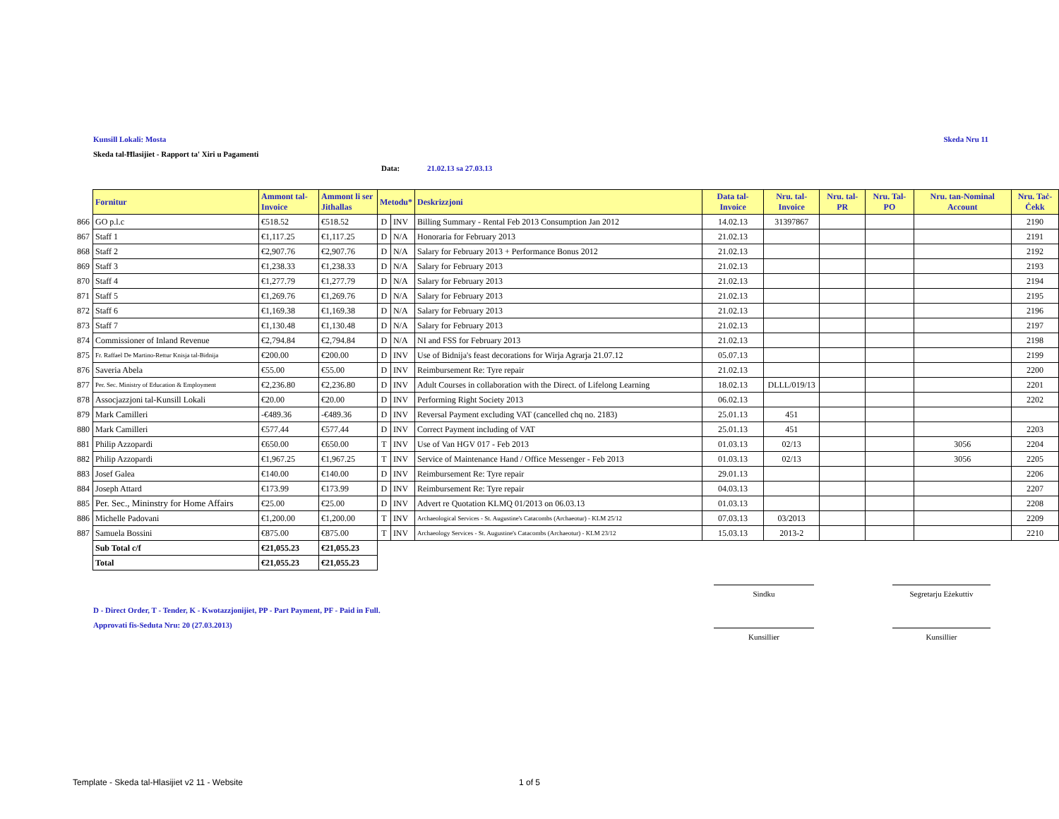Skeda Nru 11 Kunsill Lokali: Mosta
Skeda tal-Ħlasijiet - Rapport ta' Xiri u Pagamenti
Data: 21.02.13 sa 27.03.13
| | Fornitur | Ammont tal-Invoice | Ammont li ser Jithallas | Metodu* | | Deskrizzjoni | Data tal-Invoice | Nru. tal-Invoice | Nru. tal-PR | Nru. Tal-PO | Nru. tan-Nominal Account | Nru. Taċ-Ċekk |
| 866 | GO p.l.c | €518.52 | €518.52 | D | INV | Billing Summary - Rental Feb 2013 Consumption Jan 2012 | 14.02.13 | 31397867 | | | | 2190 |
| 867 | Staff 1 | €1,117.25 | €1,117.25 | D | N/A | Honoraria for February 2013 | 21.02.13 | | | | | 2191 |
| 868 | Staff 2 | €2,907.76 | €2,907.76 | D | N/A | Salary for February 2013 + Performance Bonus 2012 | 21.02.13 | | | | | 2192 |
| 869 | Staff 3 | €1,238.33 | €1,238.33 | D | N/A | Salary for February 2013 | 21.02.13 | | | | | 2193 |
| 870 | Staff 4 | €1,277.79 | €1,277.79 | D | N/A | Salary for February 2013 | 21.02.13 | | | | | 2194 |
| 871 | Staff 5 | €1,269.76 | €1,269.76 | D | N/A | Salary for February 2013 | 21.02.13 | | | | | 2195 |
| 872 | Staff 6 | €1,169.38 | €1,169.38 | D | N/A | Salary for February 2013 | 21.02.13 | | | | | 2196 |
| 873 | Staff 7 | €1,130.48 | €1,130.48 | D | N/A | Salary for February 2013 | 21.02.13 | | | | | 2197 |
| 874 | Commissioner of Inland Revenue | €2,794.84 | €2,794.84 | D | N/A | NI and FSS for February 2013 | 21.02.13 | | | | | 2198 |
| 875 | Fr. Raffael De Martino-Rettur Knisja tal-Bidnija | €200.00 | €200.00 | D | INV | Use of Bidnija's feast decorations for Wirja Agrarja 21.07.12 | 05.07.13 | | | | | 2199 |
| 876 | Saveria Abela | €55.00 | €55.00 | D | INV | Reimbursement Re: Tyre repair | 21.02.13 | | | | | 2200 |
| 877 | Per. Sec. Ministry of Education & Employment | €2,236.80 | €2,236.80 | D | INV | Adult Courses in collaboration with the Direct. of Lifelong Learning | 18.02.13 | DLLL/019/13 | | | | 2201 |
| 878 | Assocjazzjoni tal-Kunsill Lokali | €20.00 | €20.00 | D | INV | Performing Right Society 2013 | 06.02.13 | | | | | 2202 |
| 879 | Mark Camilleri | -€489.36 | -€489.36 | D | INV | Reversal Payment excluding VAT (cancelled chq no. 2183) | 25.01.13 | 451 | | | | |
| 880 | Mark Camilleri | €577.44 | €577.44 | D | INV | Correct Payment including of VAT | 25.01.13 | 451 | | | | 2203 |
| 881 | Philip Azzopardi | €650.00 | €650.00 | T | INV | Use of Van HGV 017 - Feb 2013 | 01.03.13 | 02/13 | | | 3056 | 2204 |
| 882 | Philip Azzopardi | €1,967.25 | €1,967.25 | T | INV | Service of Maintenance Hand / Office Messenger - Feb 2013 | 01.03.13 | 02/13 | | | 3056 | 2205 |
| 883 | Josef Galea | €140.00 | €140.00 | D | INV | Reimbursement Re: Tyre repair | 29.01.13 | | | | | 2206 |
| 884 | Joseph Attard | €173.99 | €173.99 | D | INV | Reimbursement Re: Tyre repair | 04.03.13 | | | | | 2207 |
| 885 | Per. Sec., Mininstry for Home Affairs | €25.00 | €25.00 | D | INV | Advert re Quotation KLMQ 01/2013 on 06.03.13 | 01.03.13 | | | | | 2208 |
| 886 | Michelle Padovani | €1,200.00 | €1,200.00 | T | INV | Archaeological Services - St. Augustine's Catacombs (Archaeotur) - KLM 25/12 | 07.03.13 | 03/2013 | | | | 2209 |
| 887 | Samuela Bossini | €875.00 | €875.00 | T | INV | Archaeology Services - St. Augustine's Catacombs (Archaeotur) - KLM 23/12 | 15.03.13 | 2013-2 | | | | 2210 |
| | Sub Total c/f | €21,055.23 | €21,055.23 | | | | | | | | | |
| | Total | €21,055.23 | €21,055.23 | | | | | | | | | |
Sindku Segretarju Eżekuttiv
Kunsillier Kunsillier
D - Direct Order, T - Tender, K - Kwotazzjonijiet, PP - Part Payment, PF - Paid in Full.
Approvati fis-Seduta Nru: 20 (27.03.2013)
Template - Skeda tal-Hlasijiet v2 11 - Website
1 of 5